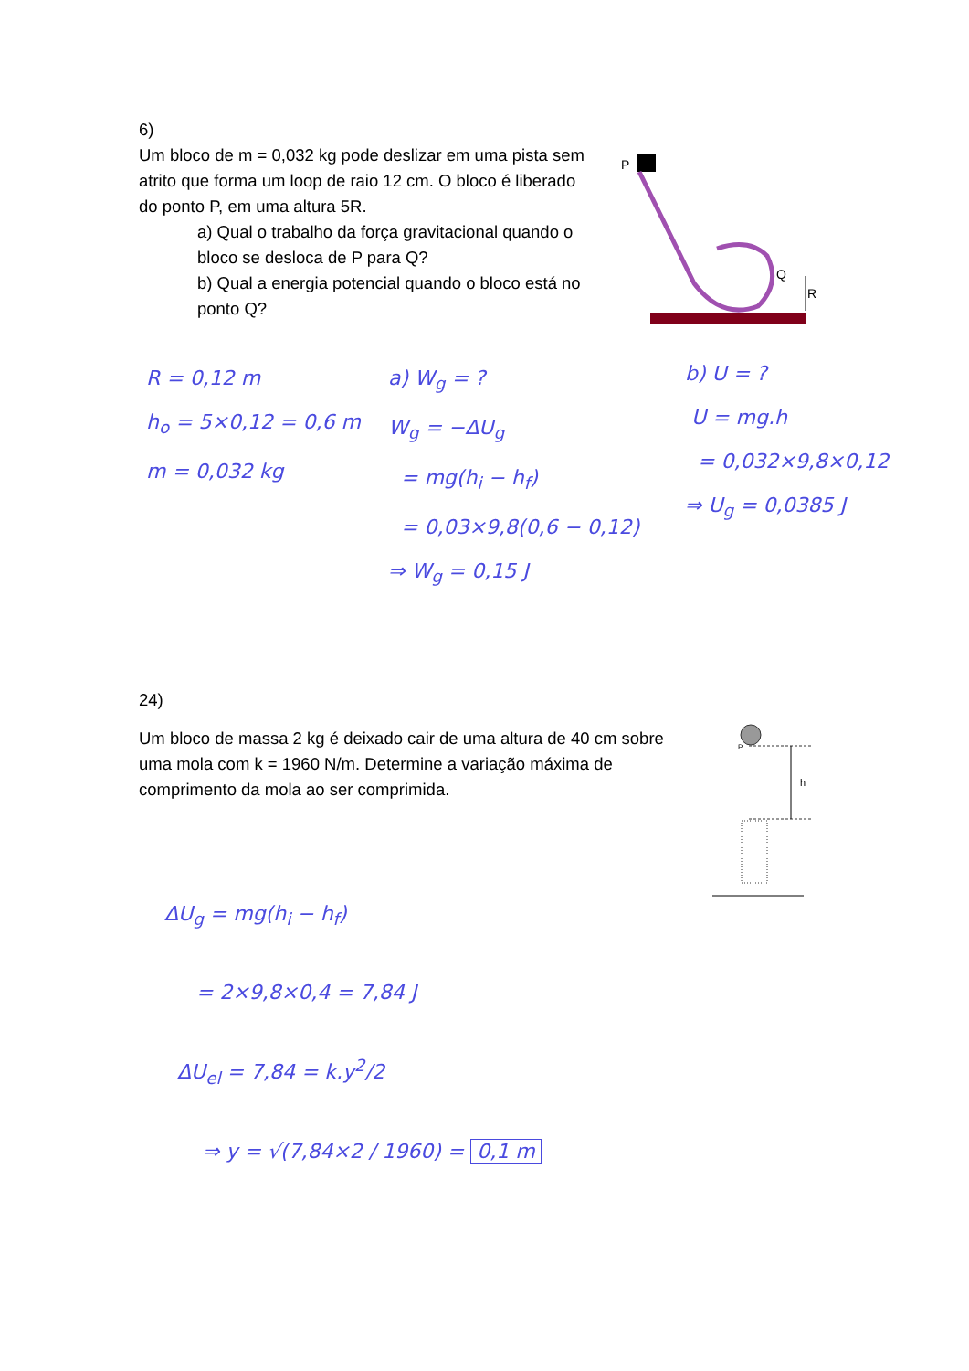6)
Um bloco de m = 0,032 kg pode deslizar em uma pista sem atrito que forma um loop de raio 12 cm. O bloco é liberado do ponto P, em uma altura 5R.
a) Qual o trabalho da força gravitacional quando o bloco se desloca de P para Q?
b) Qual a energia potencial quando o bloco está no ponto Q?
P
Q
R
R = 0,12 m
h<sub>o</sub> = 5×0,12 = 0,6 m
m = 0,032 kg
a) W<sub>g</sub> = ?
W<sub>g</sub> = −ΔU<sub>g</sub>
= mg(h<sub>i</sub> − h<sub>f</sub>)
= 0,03×9,8(0,6 − 0,12)
⇒ W<sub>g</sub> = 0,15 J
b) U = ?
U = mg.h
= 0,032×9,8×0,12
⇒ U<sub>g</sub> = 0,0385 J
24)
Um bloco de massa 2 kg é deixado cair de uma altura de 40 cm sobre uma mola com k = 1960 N/m. Determine a variação máxima de comprimento da mola ao ser comprimida.
P
h
ΔU<sub>g</sub> = mg(h<sub>i</sub> − h<sub>f</sub>)
= 2×9,8×0,4 = 7,84 J
ΔU<sub>el</sub> = 7,84 = k.y<sup>2</sup>/2
⇒ y = √(7,84×2 / 1960) = 0,1 m